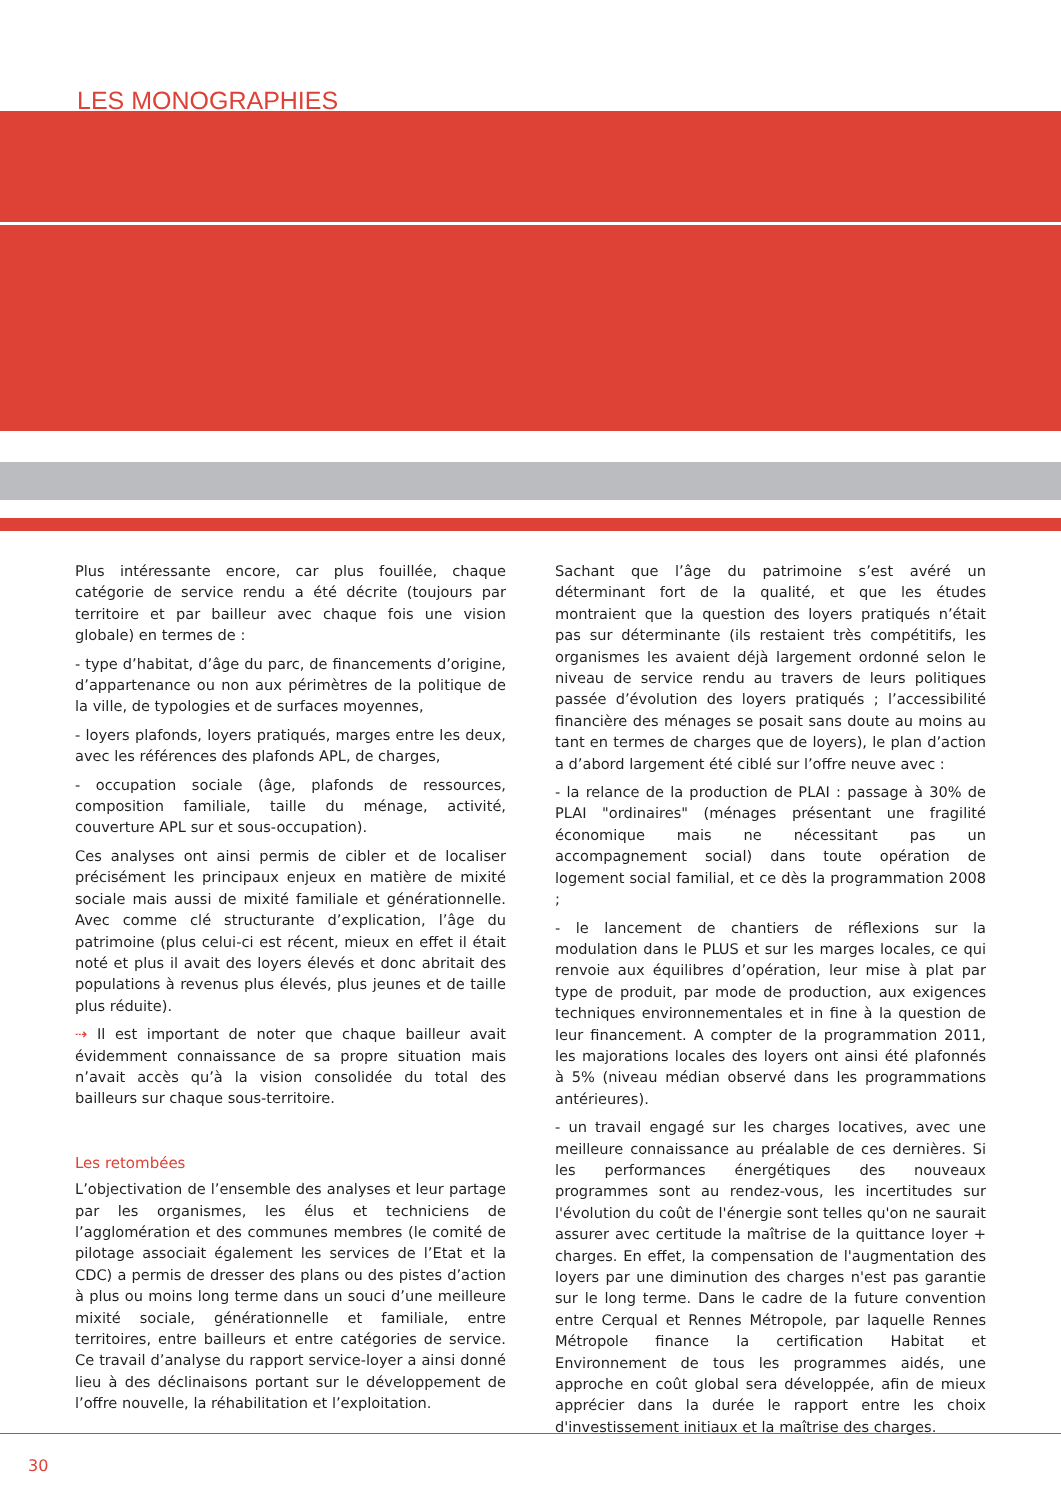LES MONOGRAPHIES
Plus intéressante encore, car plus fouillée, chaque catégorie de service rendu a été décrite (toujours par territoire et par bailleur avec chaque fois une vision globale) en termes de :
- type d’habitat, d’âge du parc, de financements d’origine, d’appartenance ou non aux périmètres de la politique de la ville, de typologies et de surfaces moyennes,
- loyers plafonds, loyers pratiqués, marges entre les deux, avec les références des plafonds APL, de charges,
- occupation sociale (âge, plafonds de ressources, composition familiale, taille du ménage, activité, couverture APL sur et sous-occupation).
Ces analyses ont ainsi permis de cibler et de localiser précisément les principaux enjeux en matière de mixité sociale mais aussi de mixité familiale et générationnelle. Avec comme clé structurante d’explication, l’âge du patrimoine (plus celui-ci est récent, mieux en effet il était noté et plus il avait des loyers élevés et donc abritait des populations à revenus plus élevés, plus jeunes et de taille plus réduite).
⇢ Il est important de noter que chaque bailleur avait évidemment connaissance de sa propre situation mais n’avait accès qu’à la vision consolidée du total des bailleurs sur chaque sous-territoire.
Les retombées
L’objectivation de l’ensemble des analyses et leur partage par les organismes, les élus et techniciens de l’agglomération et des communes membres (le comité de pilotage associait également les services de l’Etat et la CDC) a permis de dresser des plans ou des pistes d’action à plus ou moins long terme dans un souci d’une meilleure mixité sociale, générationnelle et familiale, entre territoires, entre bailleurs et entre catégories de service. Ce travail d’analyse du rapport service-loyer a ainsi donné lieu à des déclinaisons portant sur le développement de l’offre nouvelle, la réhabilitation et l’exploitation.
Sachant que l’âge du patrimoine s’est avéré un déterminant fort de la qualité, et que les études montraient que la question des loyers pratiqués n’était pas sur déterminante (ils restaient très compétitifs, les organismes les avaient déjà largement ordonné selon le niveau de service rendu au travers de leurs politiques passée d’évolution des loyers pratiqués ; l’accessibilité financière des ménages se posait sans doute au moins au tant en termes de charges que de loyers), le plan d’action a d’abord largement été ciblé sur l’offre neuve avec :
- la relance de la production de PLAI : passage à 30% de PLAI "ordinaires" (ménages présentant une fragilité économique mais ne nécessitant pas un accompagnement social) dans toute opération de logement social familial, et ce dès la programmation 2008 ;
- le lancement de chantiers de réflexions sur la modulation dans le PLUS et sur les marges locales, ce qui renvoie aux équilibres d’opération, leur mise à plat par type de produit, par mode de production, aux exigences techniques environnementales et in fine à la question de leur financement. A compter de la programmation 2011, les majorations locales des loyers ont ainsi été plafonnés à 5% (niveau médian observé dans les programmations antérieures).
- un travail engagé sur les charges locatives, avec une meilleure connaissance au préalable de ces dernières. Si les performances énergétiques des nouveaux programmes sont au rendez-vous, les incertitudes sur l'évolution du coût de l'énergie sont telles qu'on ne saurait assurer avec certitude la maîtrise de la quittance loyer + charges. En effet, la compensation de l'augmentation des loyers par une diminution des charges n'est pas garantie sur le long terme. Dans le cadre de la future convention entre Cerqual et Rennes Métropole, par laquelle Rennes Métropole finance la certification Habitat et Environnement de tous les programmes aidés, une approche en coût global sera développée, afin de mieux apprécier dans la durée le rapport entre les choix d'investissement initiaux et la maîtrise des charges.
30